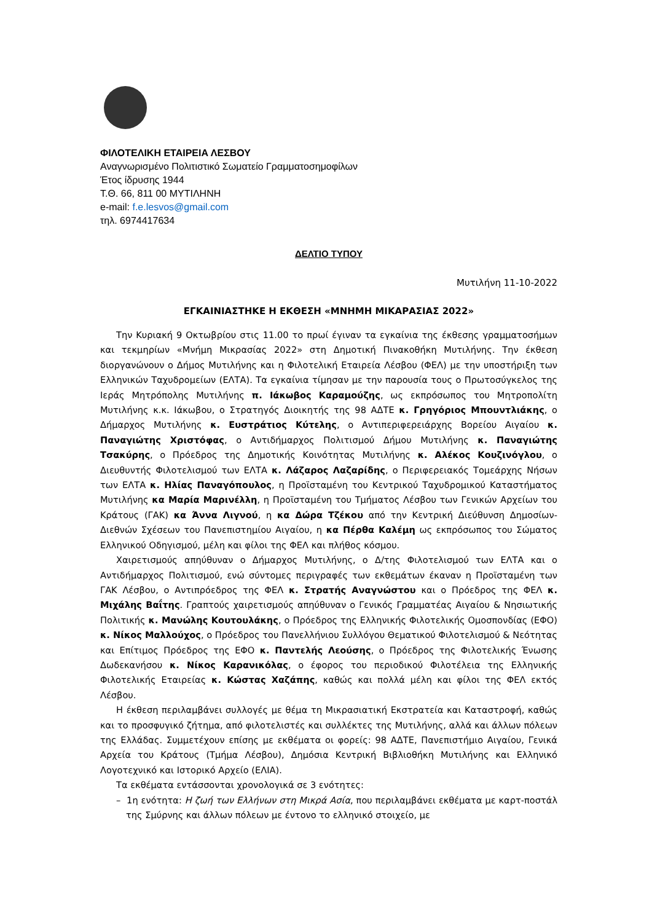ΦΙΛΟΤΕΛΙΚΗ ΕΤΑΙΡΕΙΑ ΛΕΣΒΟΥ
Αναγνωρισμένο Πολιτιστικό Σωματείο Γραμματοσημοφίλων
Έτος ίδρυσης 1944
Τ.Θ. 66, 811 00 ΜΥΤΙΛΗΝΗ
e-mail: f.e.lesvos@gmail.com
τηλ. 6974417634
ΔΕΛΤΙΟ ΤΥΠΟΥ
Μυτιλήνη 11-10-2022
ΕΓΚΑΙΝΙΑΣΤΗΚΕ Η ΕΚΘΕΣΗ «ΜΝΗΜΗ ΜΙΚΑΡΑΣΙΑΣ 2022»
Την Κυριακή 9 Οκτωβρίου στις 11.00 το πρωί έγιναν τα εγκαίνια της έκθεσης γραμματοσήμων και τεκμηρίων «Μνήμη Μικρασίας 2022» στη Δημοτική Πινακοθήκη Μυτιλήνης. Την έκθεση διοργανώνουν ο Δήμος Μυτιλήνης και η Φιλοτελική Εταιρεία Λέσβου (ΦΕΛ) με την υποστήριξη των Ελληνικών Ταχυδρομείων (ΕΛΤΑ). Τα εγκαίνια τίμησαν με την παρουσία τους ο Πρωτοσύγκελος της Ιεράς Μητρόπολης Μυτιλήνης π. Ιάκωβος Καραμούζης, ως εκπρόσωπος του Μητροπολίτη Μυτιλήνης κ.κ. Ιάκωβου, ο Στρατηγός Διοικητής της 98 ΑΔΤΕ κ. Γρηγόριος Μπουντλιάκης, ο Δήμαρχος Μυτιλήνης κ. Ευστράτιος Κύτελης, ο Αντιπεριφερειάρχης Βορείου Αιγαίου κ. Παναγιώτης Χριστόφας, ο Αντιδήμαρχος Πολιτισμού Δήμου Μυτιλήνης κ. Παναγιώτης Τσακύρης, ο Πρόεδρος της Δημοτικής Κοινότητας Μυτιλήνης κ. Αλέκος Κουζινόγλου, ο Διευθυντής Φιλοτελισμού των ΕΛΤΑ κ. Λάζαρος Λαζαρίδης, ο Περιφερειακός Τομεάρχης Νήσων των ΕΛΤΑ κ. Ηλίας Παναγόπουλος, η Προϊσταμένη του Κεντρικού Ταχυδρομικού Καταστήματος Μυτιλήνης κα Μαρία Μαρινέλλη, η Προϊσταμένη του Τμήματος Λέσβου των Γενικών Αρχείων του Κράτους (ΓΑΚ) κα Άννα Λιγνού, η κα Δώρα Τζέκου από την Κεντρική Διεύθυνση Δημοσίων-Διεθνών Σχέσεων του Πανεπιστημίου Αιγαίου, η κα Πέρθα Καλέμη ως εκπρόσωπος του Σώματος Ελληνικού Οδηγισμού, μέλη και φίλοι της ΦΕΛ και πλήθος κόσμου.
Χαιρετισμούς απηύθυναν ο Δήμαρχος Μυτιλήνης, ο Δ/της Φιλοτελισμού των ΕΛΤΑ και ο Αντιδήμαρχος Πολιτισμού, ενώ σύντομες περιγραφές των εκθεμάτων έκαναν η Προϊσταμένη των ΓΑΚ Λέσβου, ο Αντιπρόεδρος της ΦΕΛ κ. Στρατής Αναγνώστου και ο Πρόεδρος της ΦΕΛ κ. Μιχάλης Βαΐτης. Γραπτούς χαιρετισμούς απηύθυναν ο Γενικός Γραμματέας Αιγαίου & Νησιωτικής Πολιτικής κ. Μανώλης Κουτουλάκης, ο Πρόεδρος της Ελληνικής Φιλοτελικής Ομοσπονδίας (ΕΦΟ) κ. Νίκος Μαλλούχος, ο Πρόεδρος του Πανελλήνιου Συλλόγου Θεματικού Φιλοτελισμού & Νεότητας και Επίτιμος Πρόεδρος της ΕΦΟ κ. Παντελής Λεούσης, ο Πρόεδρος της Φιλοτελικής Ένωσης Δωδεκανήσου κ. Νίκος Καρανικόλας, ο έφορος του περιοδικού Φιλοτέλεια της Ελληνικής Φιλοτελικής Εταιρείας κ. Κώστας Χαζάπης, καθώς και πολλά μέλη και φίλοι της ΦΕΛ εκτός Λέσβου.
Η έκθεση περιλαμβάνει συλλογές με θέμα τη Μικρασιατική Εκστρατεία και Καταστροφή, καθώς και το προσφυγικό ζήτημα, από φιλοτελιστές και συλλέκτες της Μυτιλήνης, αλλά και άλλων πόλεων της Ελλάδας. Συμμετέχουν επίσης με εκθέματα οι φορείς: 98 ΑΔΤΕ, Πανεπιστήμιο Αιγαίου, Γενικά Αρχεία του Κράτους (Τμήμα Λέσβου), Δημόσια Κεντρική Βιβλιοθήκη Μυτιλήνης και Ελληνικό Λογοτεχνικό και Ιστορικό Αρχείο (ΕΛΙΑ).
Τα εκθέματα εντάσσονται χρονολογικά σε 3 ενότητες:
– 1η ενότητα: Η ζωή των Ελλήνων στη Μικρά Ασία, που περιλαμβάνει εκθέματα με καρτ-ποστάλ της Σμύρνης και άλλων πόλεων με έντονο το ελληνικό στοιχείο, με